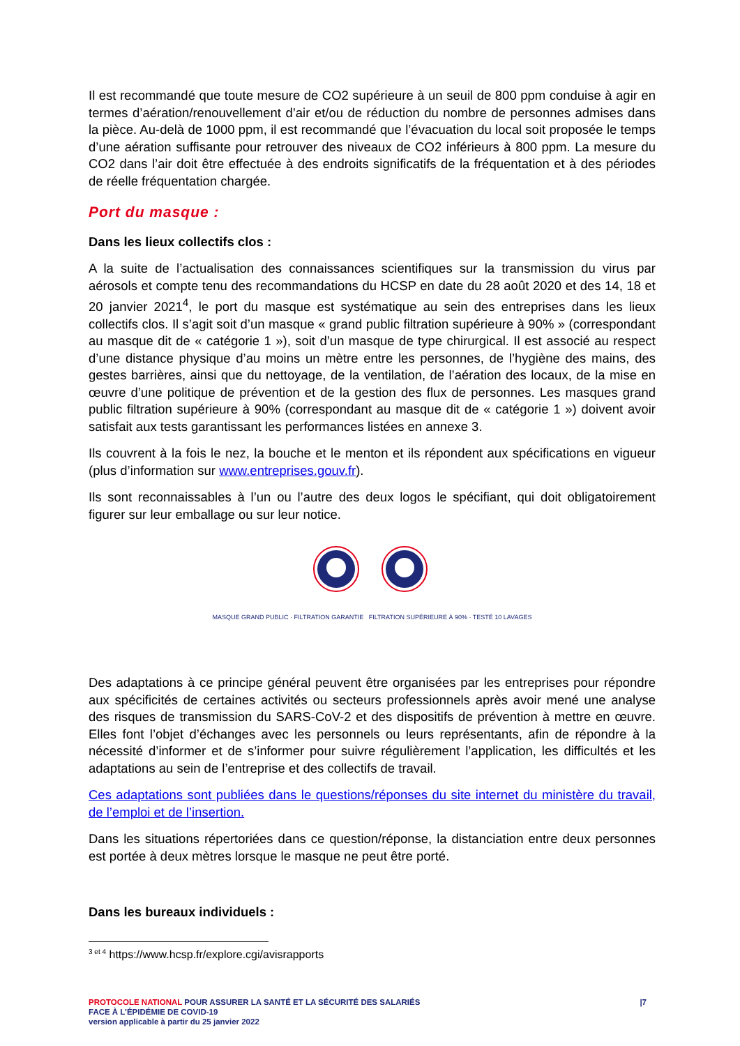Il est recommandé que toute mesure de CO2 supérieure à un seuil de 800 ppm conduise à agir en termes d’aération/renouvellement d’air et/ou de réduction du nombre de personnes admises dans la pièce. Au-delà de 1000 ppm, il est recommandé que l’évacuation du local soit proposée le temps d’une aération suffisante pour retrouver des niveaux de CO2 inférieurs à 800 ppm. La mesure du CO2 dans l’air doit être effectuée à des endroits significatifs de la fréquentation et à des périodes de réelle fréquentation chargée.
Port du masque :
Dans les lieux collectifs clos :
A la suite de l’actualisation des connaissances scientifiques sur la transmission du virus par aérosols et compte tenu des recommandations du HCSP en date du 28 août 2020 et des 14, 18 et 20 janvier 2021<sup>4</sup>, le port du masque est systématique au sein des entreprises dans les lieux collectifs clos. Il s’agit soit d’un masque « grand public filtration supérieure à 90% » (correspondant au masque dit de « catégorie 1 »), soit d’un masque de type chirurgical. Il est associé au respect d’une distance physique d’au moins un mètre entre les personnes, de l’hygiène des mains, des gestes barrières, ainsi que du nettoyage, de la ventilation, de l’aération des locaux, de la mise en œuvre d’une politique de prévention et de la gestion des flux de personnes. Les masques grand public filtration supérieure à 90% (correspondant au masque dit de « catégorie 1 ») doivent avoir satisfait aux tests garantissant les performances listées en annexe 3.
Ils couvrent à la fois le nez, la bouche et le menton et ils répondent aux spécifications en vigueur (plus d’information sur www.entreprises.gouv.fr).
Ils sont reconnaissables à l’un ou l’autre des deux logos le spécifiant, qui doit obligatoirement figurer sur leur emballage ou sur leur notice.
MASQUE GRAND PUBLIC · FILTRATION GARANTIE FILTRATION SUPÉRIEURE À 90% · TESTÉ 10 LAVAGES
Des adaptations à ce principe général peuvent être organisées par les entreprises pour répondre aux spécificités de certaines activités ou secteurs professionnels après avoir mené une analyse des risques de transmission du SARS-CoV-2 et des dispositifs de prévention à mettre en œuvre. Elles font l’objet d’échanges avec les personnels ou leurs représentants, afin de répondre à la nécessité d’informer et de s’informer pour suivre régulièrement l’application, les difficultés et les adaptations au sein de l’entreprise et des collectifs de travail.
Ces adaptations sont publiées dans le questions/réponses du site internet du ministère du travail, de l’emploi et de l’insertion.
Dans les situations répertoriées dans ce question/réponse, la distanciation entre deux personnes est portée à deux mètres lorsque le masque ne peut être porté.
Dans les bureaux individuels :
<sup>3 et 4</sup> https://www.hcsp.fr/explore.cgi/avisrapports
PROTOCOLE NATIONAL POUR ASSURER LA SANTÉ ET LA SÉCURITÉ DES SALARIÉS
FACE À L’ÉPIDÉMIE DE COVID-19
version applicable à partir du 25 janvier 2022
|7